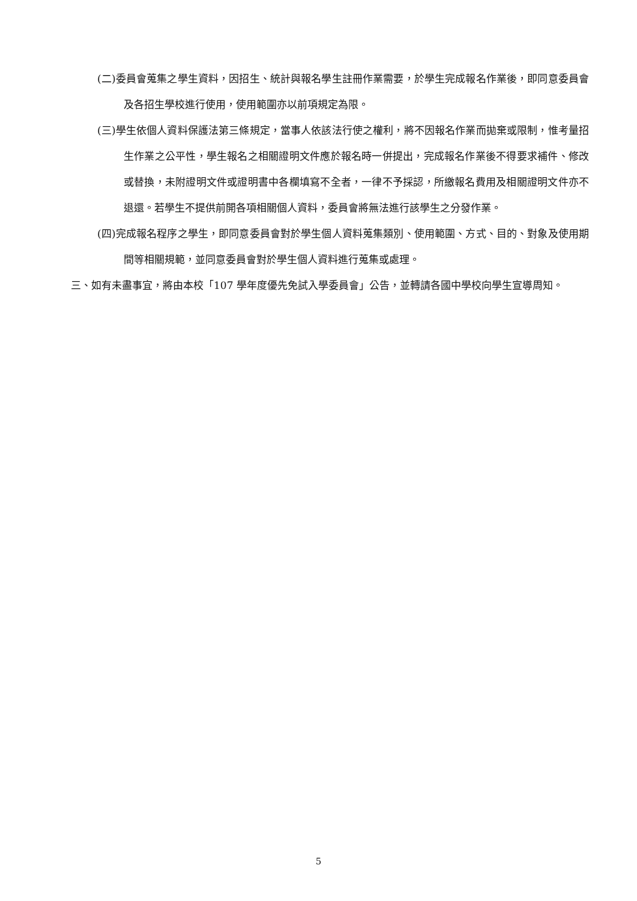(二)委員會蒐集之學生資料，因招生、統計與報名學生註冊作業需要，於學生完成報名作業後，即同意委員會及各招生學校進行使用，使用範圍亦以前項規定為限。
(三)學生依個人資料保護法第三條規定，當事人依該法行使之權利，將不因報名作業而拋棄或限制，惟考量招生作業之公平性，學生報名之相關證明文件應於報名時一併提出，完成報名作業後不得要求補件、修改或替換，未附證明文件或證明書中各欄填寫不全者，一律不予採認，所繳報名費用及相關證明文件亦不退還。若學生不提供前開各項相關個人資料，委員會將無法進行該學生之分發作業。
(四)完成報名程序之學生，即同意委員會對於學生個人資料蒐集類別、使用範圍、方式、目的、對象及使用期間等相關規範，並同意委員會對於學生個人資料進行蒐集或處理。
三、如有未盡事宜，將由本校「107 學年度優先免試入學委員會」公告，並轉請各國中學校向學生宣導周知。
5